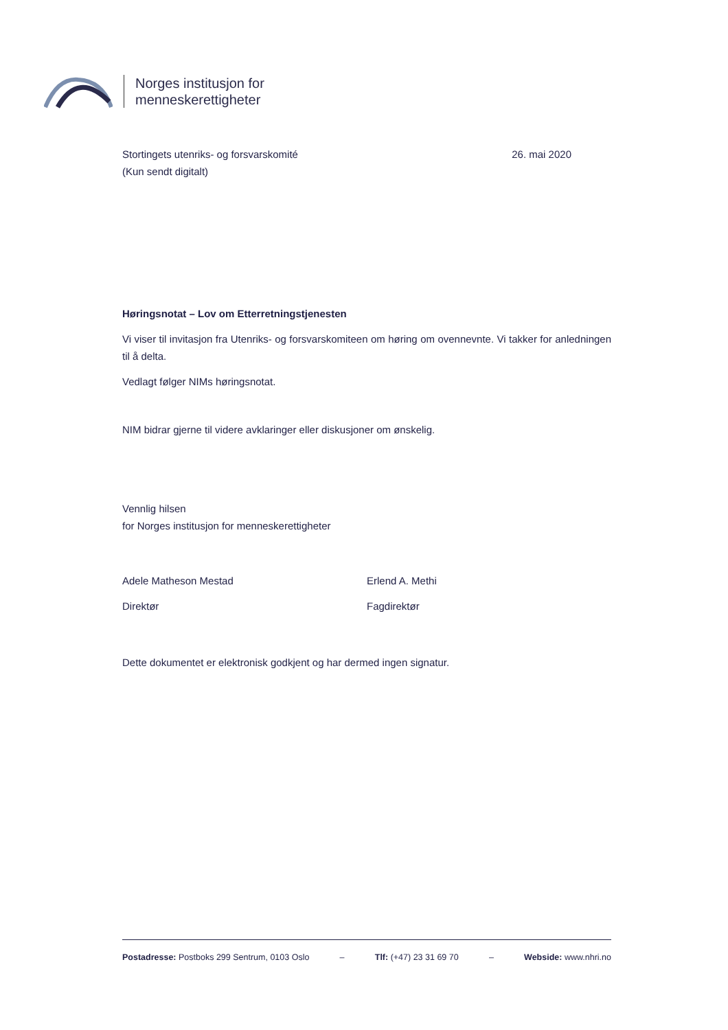Norges institusjon for
menneskerettigheter
Stortingets utenriks- og forsvarskomité
(Kun sendt digitalt)
26. mai 2020
Høringsnotat – Lov om Etterretningstjenesten
Vi viser til invitasjon fra Utenriks- og forsvarskomiteen om høring om ovennevnte. Vi takker for anledningen til å delta.
Vedlagt følger NIMs høringsnotat.
NIM bidrar gjerne til videre avklaringer eller diskusjoner om ønskelig.
Vennlig hilsen
for Norges institusjon for menneskerettigheter
Adele Matheson Mestad
Direktør
Erlend A. Methi
Fagdirektør
Dette dokumentet er elektronisk godkjent og har dermed ingen signatur.
Postadresse: Postboks 299 Sentrum, 0103 Oslo – Tlf: (+47) 23 31 69 70 – Webside: www.nhri.no